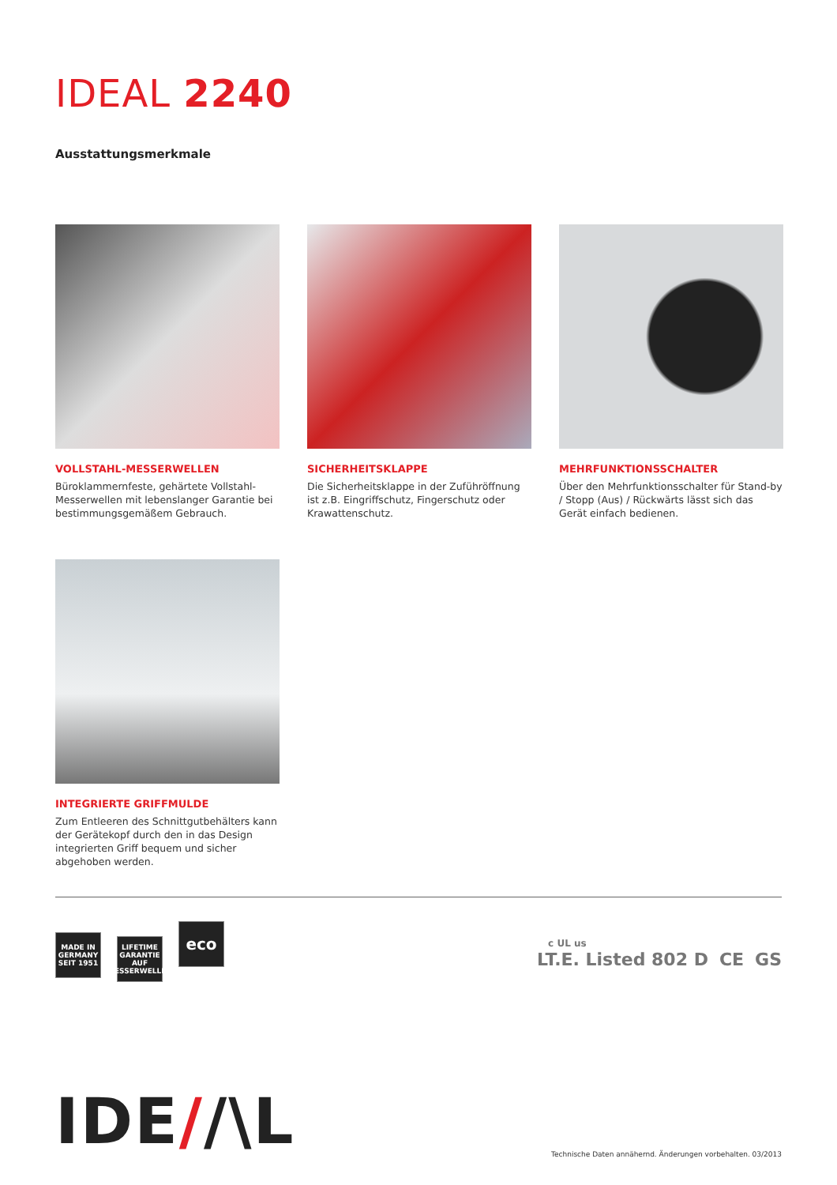IDEAL 2240
Ausstattungsmerkmale
VOLLSTAHL-MESSERWELLEN
Büroklammernfeste, gehärtete Vollstahl-Messerwellen mit lebenslanger Garantie bei bestimmungsgemäßem Gebrauch.
SICHERHEITSKLAPPE
Die Sicherheitsklappe in der Zuführöffnung ist z.B. Eingriffschutz, Fingerschutz oder Krawattenschutz.
MEHRFUNKTIONSSCHALTER
Über den Mehrfunktionsschalter für Stand-by / Stopp (Aus) / Rückwärts lässt sich das Gerät einfach bedienen.
INTEGRIERTE GRIFFMULDE
Zum Entleeren des Schnittgutbehälters kann der Gerätekopf durch den in das Design integrierten Griff bequem und sicher abgehoben werden.
MADE IN GERMANY
SEIT 1951 LIFETIME GARANTIE
AUF MESSERWELLEN eco
c UL us
LT.E. Listed 802 D CE GS
IDE//\L
Technische Daten annähernd. Änderungen vorbehalten. 03/2013